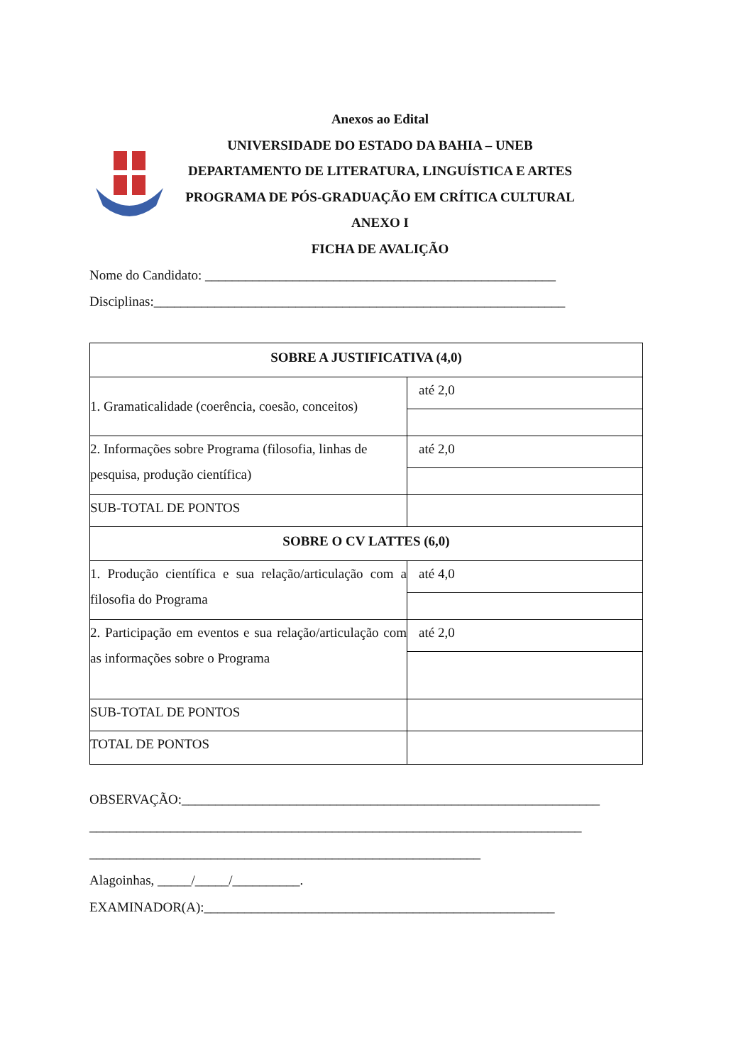Anexos ao Edital
UNIVERSIDADE DO ESTADO DA BAHIA – UNEB
DEPARTAMENTO DE LITERATURA, LINGUÍSTICA E ARTES
PROGRAMA DE PÓS-GRADUAÇÃO EM CRÍTICA CULTURAL
ANEXO I
FICHA DE AVALIÇÃO
Nome do Candidato: ____________________________________________________
Disciplinas:_____________________________________________________________
| SOBRE A JUSTIFICATIVA (4,0) | |
| 1. Gramaticalidade (coerência, coesão, conceitos) | até 2,0 |
| 2. Informações sobre Programa (filosofia, linhas de pesquisa, produção científica) | até 2,0 |
| SUB-TOTAL DE PONTOS | |
| SOBRE O CV LATTES (6,0) | |
| 1. Produção científica e sua relação/articulação com a filosofia do Programa | até 4,0 |
| 2. Participação em eventos e sua relação/articulação com as informações sobre o Programa | até 2,0 |
| SUB-TOTAL DE PONTOS | |
| TOTAL DE PONTOS | |
OBSERVAÇÃO:______________________________________________________________
_________________________________________________________________________
__________________________________________________________
Alagoinhas, _____/_____/__________.
EXAMINADOR(A):____________________________________________________